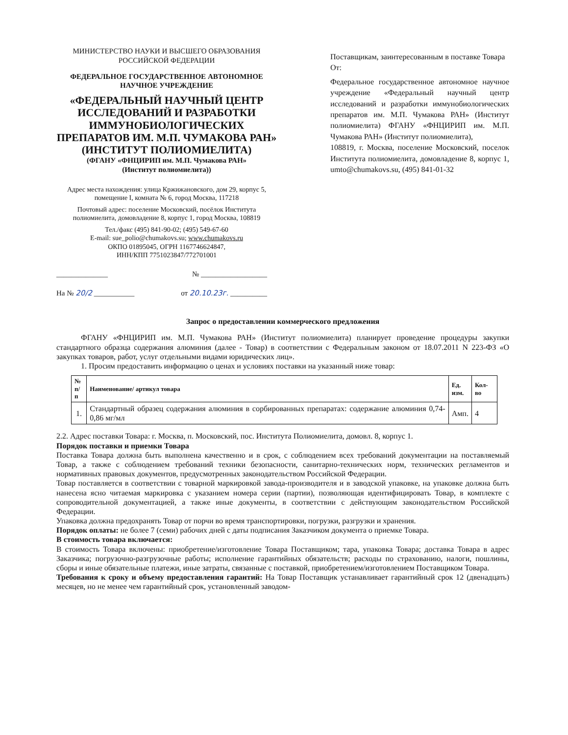МИНИСТЕРСТВО НАУКИ И ВЫСШЕГО ОБРАЗОВАНИЯ
РОССИЙСКОЙ ФЕДЕРАЦИИ
ФЕДЕРАЛЬНОЕ ГОСУДАРСТВЕННОЕ АВТОНОМНОЕ
НАУЧНОЕ УЧРЕЖДЕНИЕ
«ФЕДЕРАЛЬНЫЙ НАУЧНЫЙ ЦЕНТР ИССЛЕДОВАНИЙ И РАЗРАБОТКИ ИММУНОБИОЛОГИЧЕСКИХ ПРЕПАРАТОВ ИМ. М.П. ЧУМАКОВА РАН» (ИНСТИТУТ ПОЛИОМИЕЛИТА)
(ФГАНУ «ФНЦИРИП им. М.П. Чумакова РАН»
(Институт полиомиелита))
Адрес места нахождения: улица Кржижановского, дом 29, корпус 5, помещение I, комната № 6, город Москва, 117218
Почтовый адрес: поселение Московский, посёлок Института полиомиелита, домовладение 8, корпус 1, город Москва, 108819
Тел./факс (495) 841-90-02; (495) 549-67-60
E-mail: sue_polio@chumakovs.su; www.chumakovs.ru
ОКПО 01895045, ОГРН 1167746624847,
ИНН/КПП 7751023847/772701001
______________ № __________________
На № 20/2 ___________ от 20.10.23г. __________
Поставщикам, заинтересованным в поставке Товара
От:
Федеральное государственное автономное научное учреждение «Федеральный научный центр исследований и разработки иммунобиологических препаратов им. М.П. Чумакова РАН» (Институт полиомиелита) ФГАНУ «ФНЦИРИП им. М.П. Чумакова РАН» (Институт полиомиелита),
108819, г. Москва, поселение Московский, поселок Института полиомиелита, домовладение 8, корпус 1, umto@chumakovs.su, (495) 841-01-32
Запрос о предоставлении коммерческого предложения
ФГАНУ «ФНЦИРИП им. М.П. Чумакова РАН» (Институт полиомиелита) планирует проведение процедуры закупки стандартного образца содержания алюминия (далее - Товар) в соответствии с Федеральным законом от 18.07.2011 N 223-ФЗ «О закупках товаров, работ, услуг отдельными видами юридических лиц».
1. Просим предоставить информацию о ценах и условиях поставки на указанный ниже товар:
| № п/п | Наименование/ артикул товара | Ед. изм. | Кол-во |
| --- | --- | --- | --- |
| 1. | Стандартный образец содержания алюминия в сорбированных препаратах: содержание алюминия 0,74-0,86 мг/мл | Амп. | 4 |
2.2. Адрес поставки Товара: г. Москва, п. Московский, пос. Института Полиомиелита, домовл. 8, корпус 1.
Порядок поставки и приемки Товара
Поставка Товара должна быть выполнена качественно и в срок, с соблюдением всех требований документации на поставляемый Товар, а также с соблюдением требований техники безопасности, санитарно-технических норм, технических регламентов и нормативных правовых документов, предусмотренных законодательством Российской Федерации.
Товар поставляется в соответствии с товарной маркировкой завода-производителя и в заводской упаковке, на упаковке должна быть нанесена ясно читаемая маркировка с указанием номера серии (партии), позволяющая идентифицировать Товар, в комплекте с сопроводительной документацией, а также иные документы, в соответствии с действующим законодательством Российской Федерации.
Упаковка должна предохранять Товар от порчи во время транспортировки, погрузки, разгрузки и хранения.
Порядок оплаты: не более 7 (семи) рабочих дней с даты подписания Заказчиком документа о приемке Товара.
В стоимость товара включается:
В стоимость Товара включены: приобретение/изготовление Товара Поставщиком; тара, упаковка Товара; доставка Товара в адрес Заказчика; погрузочно-разгрузочные работы; исполнение гарантийных обязательств; расходы по страхованию, налоги, пошлины, сборы и иные обязательные платежи, иные затраты, связанные с поставкой, приобретением/изготовлением Поставщиком Товара.
Требования к сроку и объему предоставления гарантий: На Товар Поставщик устанавливает гарантийный срок 12 (двенадцать) месяцев, но не менее чем гарантийный срок, установленный заводом-